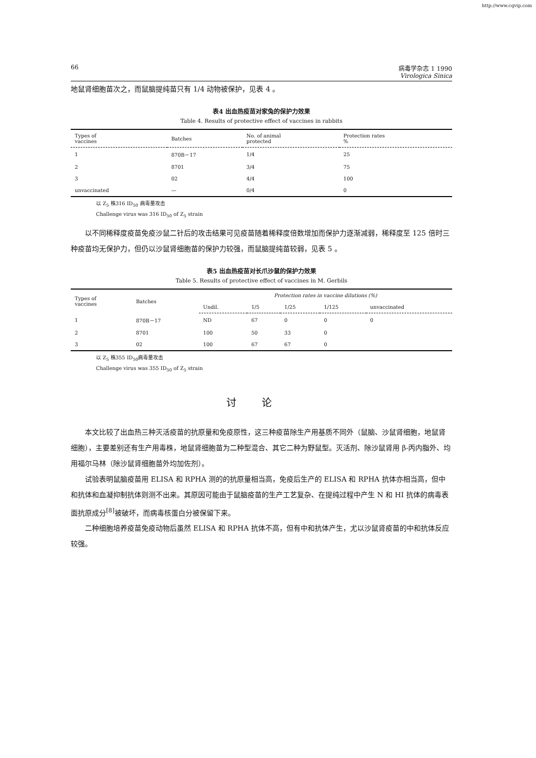http://www.cqvip.com
66 病毒学杂志 1 1990
Virologica Sinica
地鼠肾细胞苗次之，而鼠脑提纯苗只有 1/4 动物被保护，见表 4 。
表4 出血热疫苗对家兔的保护力效果
Table 4. Results of protective effect of vaccines in rabbits
| Types of vaccines | Batches | No. of animal protected | Protection rates % |
| --- | --- | --- | --- |
| 1 | 870B－17 | 1/4 | 25 |
| 2 | 8701 | 3/4 | 75 |
| 3 | 02 | 4/4 | 100 |
| unvaccinated | — | 0/4 | 0 |
以 Z<sub>5</sub> 株316 ID<sub>50</sub> 病毒量攻击
Challenge virus was 316 ID<sub>50</sub> of Z<sub>5</sub> strain
以不同稀释度疫苗免疫沙鼠二针后的攻击结果可见疫苗随着稀释度倍数增加而保护力逐渐减弱，稀释度至 125 倍时三种疫苗均无保护力，但仍以沙鼠肾细胞苗的保护力较强，而鼠脑提纯苗较弱，见表 5 。
表5 出血热疫苗对长爪沙鼠的保护力效果
Table 5. Results of protective effect of vaccines in M. Gerbils
| Types of vaccines | Batches | Protection rates in vaccine dilutions (%) | | | | |
| --- | --- | --- | --- | --- | --- | --- |
| | | Undil. | 1/5 | 1/25 | 1/125 | unvaccinated |
| 1 | 870B－17 | ND | 67 | 0 | 0 | 0 |
| 2 | 8701 | 100 | 50 | 33 | 0 | |
| 3 | 02 | 100 | 67 | 67 | 0 | |
以 Z<sub>5</sub> 株355 ID<sub>50</sub>病毒量攻击
Challenge virus was 355 ID<sub>50</sub> of Z<sub>5</sub> strain
讨论
本文比较了出血热三种灭活疫苗的抗原量和免疫原性，这三种疫苗除生产用基质不同外（鼠脑、沙鼠肾细胞，地鼠肾细胞），主要差别还有生产用毒株，地鼠肾细胞苗为二种型混合、其它二种为野鼠型。灭活剂、除沙鼠肾用 β-丙内脂外、均用福尔马林（除沙鼠肾细胞苗外均加佐剂）。
试验表明鼠脑疫苗用 ELISA 和 RPHA 测的的抗原量相当高，免疫后生产的 ELISA 和 RPHA 抗体亦相当高，但中和抗体和血凝抑制抗体则测不出来。其原因可能由于鼠脑疫苗的生产工艺复杂、在提纯过程中产生 N 和 HI 抗体的病毒表面抗原成分<sup>[8]</sup>被破坏，而病毒核蛋白分被保留下来。
二种细胞培养疫苗免疫动物后虽然 ELISA 和 RPHA 抗体不高，但有中和抗体产生，尤以沙鼠肾疫苗的中和抗体反应较强。